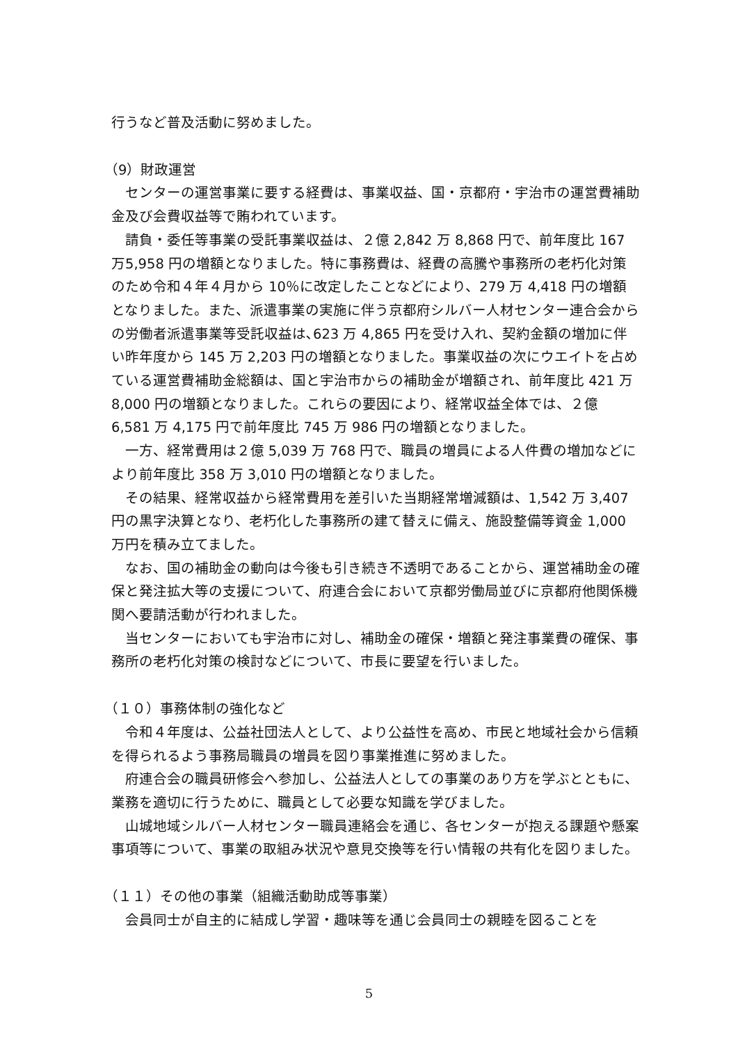行うなど普及活動に努めました。
（9）財政運営
センターの運営事業に要する経費は、事業収益、国・京都府・宇治市の運営費補助金及び会費収益等で賄われています。
請負・委任等事業の受託事業収益は、２億 2,842 万 8,868 円で、前年度比 167 万5,958 円の増額となりました。特に事務費は、経費の高騰や事務所の老朽化対策のため令和４年４月から 10％に改定したことなどにより、279 万 4,418 円の増額となりました。また、派遣事業の実施に伴う京都府シルバー人材センター連合会からの労働者派遣事業等受託収益は､623 万 4,865 円を受け入れ、契約金額の増加に伴い昨年度から 145 万 2,203 円の増額となりました。事業収益の次にウエイトを占めている運営費補助金総額は、国と宇治市からの補助金が増額され、前年度比 421 万 8,000 円の増額となりました。これらの要因により、経常収益全体では、２億 6,581 万 4,175 円で前年度比 745 万 986 円の増額となりました。
一方、経常費用は２億 5,039 万 768 円で、職員の増員による人件費の増加などにより前年度比 358 万 3,010 円の増額となりました。
その結果、経常収益から経常費用を差引いた当期経常増減額は、1,542 万 3,407 円の黒字決算となり、老朽化した事務所の建て替えに備え、施設整備等資金 1,000 万円を積み立てました。
なお、国の補助金の動向は今後も引き続き不透明であることから、運営補助金の確保と発注拡大等の支援について、府連合会において京都労働局並びに京都府他関係機関へ要請活動が行われました。
当センターにおいても宇治市に対し、補助金の確保・増額と発注事業費の確保、事務所の老朽化対策の検討などについて、市長に要望を行いました。
（１０）事務体制の強化など
令和４年度は、公益社団法人として、より公益性を高め、市民と地域社会から信頼を得られるよう事務局職員の増員を図り事業推進に努めました。
府連合会の職員研修会へ参加し、公益法人としての事業のあり方を学ぶとともに、業務を適切に行うために、職員として必要な知識を学びました。
山城地域シルバー人材センター職員連絡会を通じ、各センターが抱える課題や懸案事項等について、事業の取組み状況や意見交換等を行い情報の共有化を図りました。
（１１）その他の事業（組織活動助成等事業）
会員同士が自主的に結成し学習・趣味等を通じ会員同士の親睦を図ることを
5